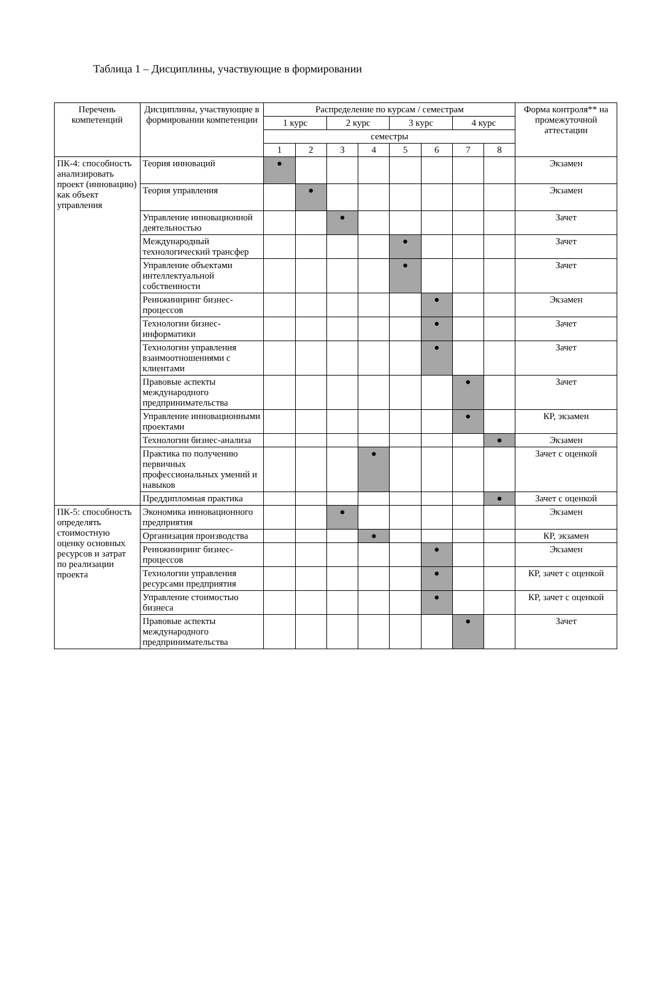Таблица 1 – Дисциплины, участвующие в формировании
| Перечень компетенций | Дисциплины, участвующие в формировании компетенции | Распределение по курсам / семестрам | | | | | | | | Форма контроля** на промежуточной аттестации |
| --- | --- | --- | --- | --- | --- | --- | --- | --- | --- | --- |
| | | 1 курс | | 2 курс | | 3 курс | | 4 курс | | |
| | | семестры | | | | | | | | |
| | | 1 | 2 | 3 | 4 | 5 | 6 | 7 | 8 | |
| ПК-4: способность анализировать проект (инновацию) как объект управления | Теория инноваций | ● | | | | | | | | Экзамен |
| | Теория управления | | ● | | | | | | | Экзамен |
| | Управление инновационной деятельностью | | | ● | | | | | | Зачет |
| | Международный технологический трансфер | | | | | ● | | | | Зачет |
| | Управление объектами интеллектуальной собственности | | | | | ● | | | | Зачет |
| | Реинжиниринг бизнес-процессов | | | | | | ● | | | Экзамен |
| | Технологии бизнес-информатики | | | | | | ● | | | Зачет |
| | Технологии управления взаимоотношениями с клиентами | | | | | | ● | | | Зачет |
| | Правовые аспекты международного предпринимательства | | | | | | | ● | | Зачет |
| | Управление инновационными проектами | | | | | | | ● | | КР, экзамен |
| | Технологии бизнес-анализа | | | | | | | | ● | Экзамен |
| | Практика по получению первичных профессиональных умений и навыков | | | | ● | | | | | Зачет с оценкой |
| | Преддипломная практика | | | | | | | | ● | Зачет с оценкой |
| ПК-5: способность определять стоимостную оценку основных ресурсов и затрат по реализации проекта | Экономика инновационного предприятия | | | ● | | | | | | Экзамен |
| | Организация производства | | | | ● | | | | | КР, экзамен |
| | Реинжиниринг бизнес-процессов | | | | | | ● | | | Экзамен |
| | Технологии управления ресурсами предприятия | | | | | | ● | | | КР, зачет с оценкой |
| | Управление стоимостью бизнеса | | | | | | ● | | | КР, зачет с оценкой |
| | Правовые аспекты международного предпринимательства | | | | | | | ● | | Зачет |